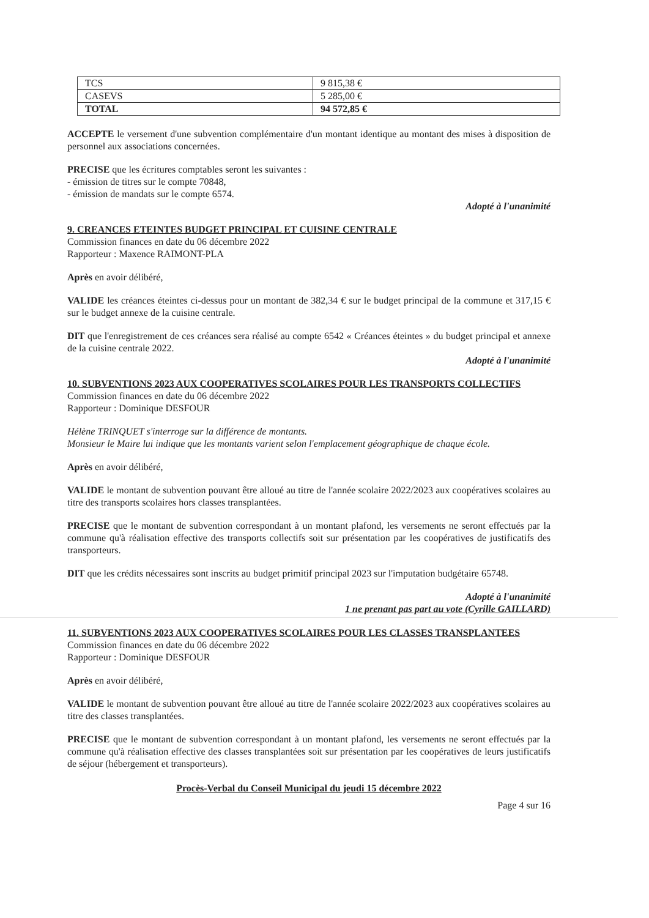| TCS | 9 815,38 € |
| CASEVS | 5 285,00 € |
| TOTAL | 94 572,85 € |
ACCEPTE le versement d'une subvention complémentaire d'un montant identique au montant des mises à disposition de personnel aux associations concernées.
PRECISE que les écritures comptables seront les suivantes :
- émission de titres sur le compte 70848,
- émission de mandats sur le compte 6574.
Adopté à l'unanimité
9. CREANCES ETEINTES BUDGET PRINCIPAL ET CUISINE CENTRALE
Commission finances en date du 06 décembre 2022
Rapporteur : Maxence RAIMONT-PLA
Après en avoir délibéré,
VALIDE les créances éteintes ci-dessus pour un montant de 382,34 € sur le budget principal de la commune et 317,15 € sur le budget annexe de la cuisine centrale.
DIT que l'enregistrement de ces créances sera réalisé au compte 6542 « Créances éteintes » du budget principal et annexe de la cuisine centrale 2022.
Adopté à l'unanimité
10. SUBVENTIONS 2023 AUX COOPERATIVES SCOLAIRES POUR LES TRANSPORTS COLLECTIFS
Commission finances en date du 06 décembre 2022
Rapporteur : Dominique DESFOUR
Hélène TRINQUET s'interroge sur la différence de montants.
Monsieur le Maire lui indique que les montants varient selon l'emplacement géographique de chaque école.
Après en avoir délibéré,
VALIDE le montant de subvention pouvant être alloué au titre de l'année scolaire 2022/2023 aux coopératives scolaires au titre des transports scolaires hors classes transplantées.
PRECISE que le montant de subvention correspondant à un montant plafond, les versements ne seront effectués par la commune qu'à réalisation effective des transports collectifs soit sur présentation par les coopératives de justificatifs des transporteurs.
DIT que les crédits nécessaires sont inscrits au budget primitif principal 2023 sur l'imputation budgétaire 65748.
Adopté à l'unanimité
1 ne prenant pas part au vote (Cyrille GAILLARD)
11. SUBVENTIONS 2023 AUX COOPERATIVES SCOLAIRES POUR LES CLASSES TRANSPLANTEES
Commission finances en date du 06 décembre 2022
Rapporteur : Dominique DESFOUR
Après en avoir délibéré,
VALIDE le montant de subvention pouvant être alloué au titre de l'année scolaire 2022/2023 aux coopératives scolaires au titre des classes transplantées.
PRECISE que le montant de subvention correspondant à un montant plafond, les versements ne seront effectués par la commune qu'à réalisation effective des classes transplantées soit sur présentation par les coopératives de leurs justificatifs de séjour (hébergement et transporteurs).
Procès-Verbal du Conseil Municipal du jeudi 15 décembre 2022
Page 4 sur 16